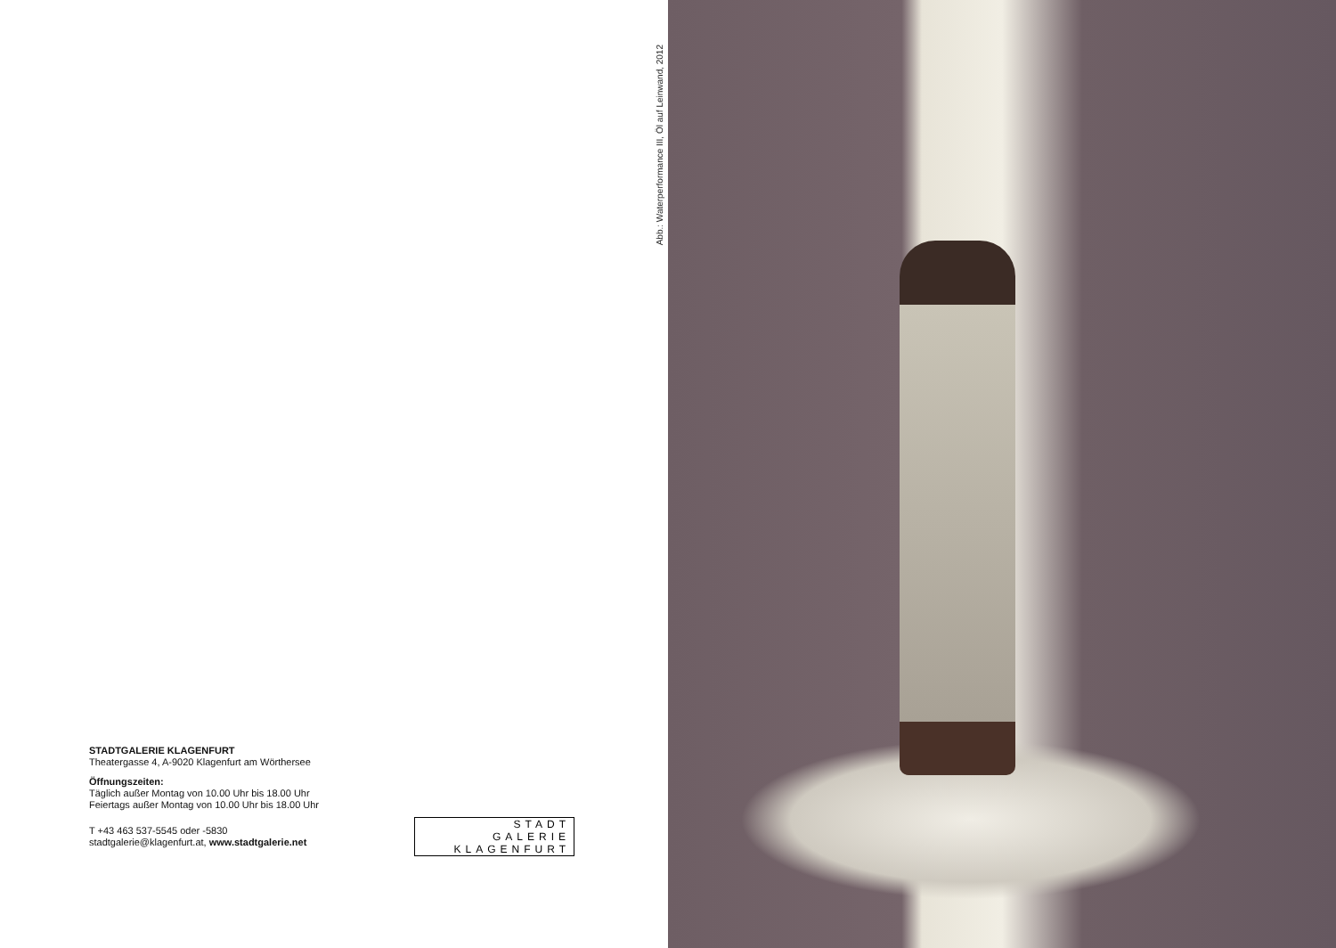STADTGALERIE KLAGENFURT
Theatergasse 4, A-9020 Klagenfurt am Wörthersee
Öffnungszeiten:
Täglich außer Montag von 10.00 Uhr bis 18.00 Uhr
Feiertags außer Montag von 10.00 Uhr bis 18.00 Uhr
T +43 463 537-5545 oder -5830
stadtgalerie@klagenfurt.at, www.stadtgalerie.net
STADT
GALERIE
KLAGENFURT
Abb.: Waterperformance III, Öl auf Leinwand, 2012